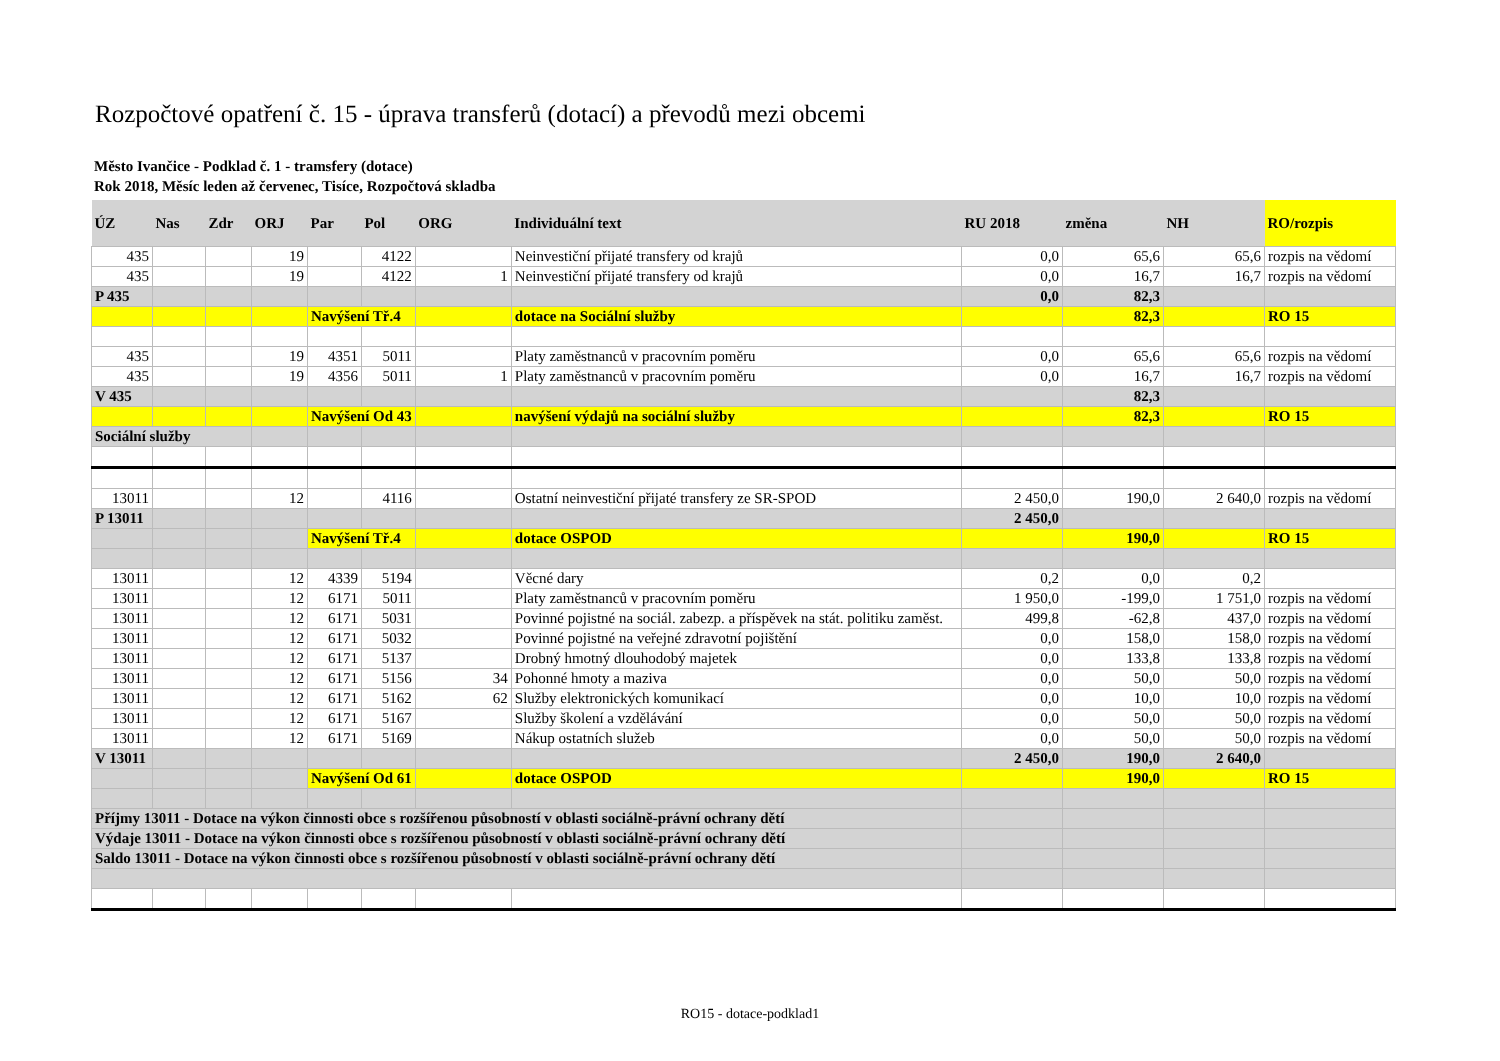Rozpočtové opatření č. 15 - úprava transferů (dotací) a převodů mezi obcemi
Město Ivančice - Podklad č. 1 - tramsfery (dotace)
Rok 2018, Měsíc leden až červenec, Tisíce, Rozpočtová skladba
| ÚZ | Nas | Zdr | ORJ | Par | Pol | ORG | Individuální text | RU 2018 | změna | NH | RO/rozpis |
| --- | --- | --- | --- | --- | --- | --- | --- | --- | --- | --- | --- |
| 435 | | | 19 | | 4122 | | Neinvestiční přijaté transfery od krajů | 0,0 | 65,6 | 65,6 | rozpis na vědomí |
| 435 | | | 19 | | 4122 | 1 | Neinvestiční přijaté transfery od krajů | 0,0 | 16,7 | 16,7 | rozpis na vědomí |
| P 435 | | | | | | | | 0,0 | 82,3 | | |
| | | | | Navýšení Tř.4 | | | dotace na Sociální služby | | 82,3 | | RO 15 |
| 435 | | | 19 | 4351 | 5011 | | Platy zaměstnanců v pracovním poměru | 0,0 | 65,6 | 65,6 | rozpis na vědomí |
| 435 | | | 19 | 4356 | 5011 | 1 | Platy zaměstnanců v pracovním poměru | 0,0 | 16,7 | 16,7 | rozpis na vědomí |
| V 435 | | | | | | | | | 82,3 | | |
| | | | | Navýšení Od 43 | | | navýšení výdajů na sociální služby | | 82,3 | | RO 15 |
| Sociální služby | | | | | | | | | | | |
| 13011 | | | 12 | | 4116 | | Ostatní neinvestiční přijaté transfery ze SR-SPOD | 2 450,0 | 190,0 | 2 640,0 | rozpis na vědomí |
| P 13011 | | | | | | | | 2 450,0 | | | |
| | | | | Navýšení Tř.4 | | | dotace OSPOD | | 190,0 | | RO 15 |
| 13011 | | | 12 | 4339 | 5194 | | Věcné dary | 0,2 | 0,0 | 0,2 | |
| 13011 | | | 12 | 6171 | 5011 | | Platy zaměstnanců v pracovním poměru | 1 950,0 | -199,0 | 1 751,0 | rozpis na vědomí |
| 13011 | | | 12 | 6171 | 5031 | | Povinné pojistné na sociál. zabezp. a příspěvek na stát. politiku zaměst. | 499,8 | -62,8 | 437,0 | rozpis na vědomí |
| 13011 | | | 12 | 6171 | 5032 | | Povinné pojistné na veřejné zdravotní pojištění | 0,0 | 158,0 | 158,0 | rozpis na vědomí |
| 13011 | | | 12 | 6171 | 5137 | | Drobný hmotný dlouhodobý majetek | 0,0 | 133,8 | 133,8 | rozpis na vědomí |
| 13011 | | | 12 | 6171 | 5156 | 34 | Pohonné hmoty a maziva | 0,0 | 50,0 | 50,0 | rozpis na vědomí |
| 13011 | | | 12 | 6171 | 5162 | 62 | Služby elektronických komunikací | 0,0 | 10,0 | 10,0 | rozpis na vědomí |
| 13011 | | | 12 | 6171 | 5167 | | Služby školení a vzdělávání | 0,0 | 50,0 | 50,0 | rozpis na vědomí |
| 13011 | | | 12 | 6171 | 5169 | | Nákup ostatních služeb | 0,0 | 50,0 | 50,0 | rozpis na vědomí |
| V 13011 | | | | | | | | 2 450,0 | 190,0 | 2 640,0 | |
| | | | | Navýšení Od 61 | | | dotace OSPOD | | 190,0 | | RO 15 |
| Příjmy 13011 - Dotace na výkon činnosti obce s rozšířenou působností v oblasti sociálně-právní ochrany dětí | | | | | | | | | | | |
| Výdaje 13011 - Dotace na výkon činnosti obce s rozšířenou působností v oblasti sociálně-právní ochrany dětí | | | | | | | | | | | |
| Saldo 13011 - Dotace na výkon činnosti obce s rozšířenou působností v oblasti sociálně-právní ochrany dětí | | | | | | | | | | | |
RO15 - dotace-podklad1